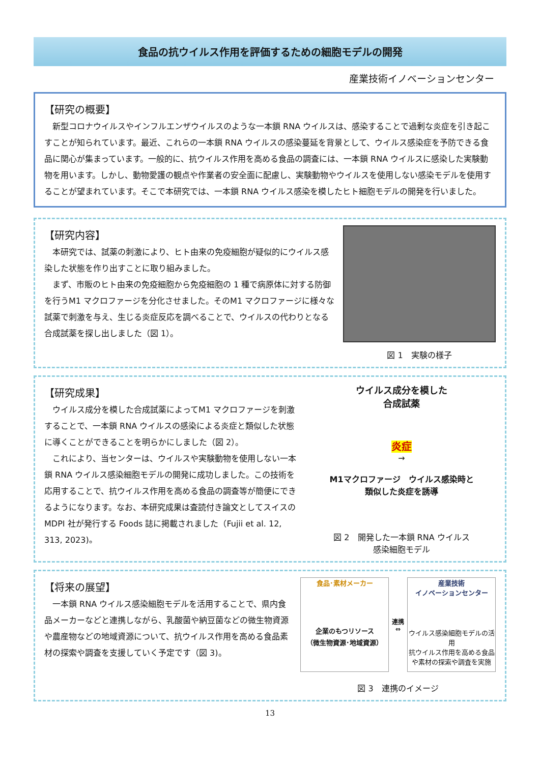食品の抗ウイルス作用を評価するための細胞モデルの開発
産業技術イノベーションセンター
【研究の概要】
　新型コロナウイルスやインフルエンザウイルスのような一本鎖 RNA ウイルスは、感染することで過剰な炎症を引き起こすことが知られています。最近、これらの一本鎖 RNA ウイルスの感染蔓延を背景として、ウイルス感染症を予防できる食品に関心が集まっています。一般的に、抗ウイルス作用を高める食品の調査には、一本鎖 RNA ウイルスに感染した実験動物を用います。しかし、動物愛護の観点や作業者の安全面に配慮し、実験動物やウイルスを使用しない感染モデルを使用することが望まれています。そこで本研究では、一本鎖 RNA ウイルス感染を模したヒト細胞モデルの開発を行いました。
【研究内容】
　本研究では、試薬の刺激により、ヒト由来の免疫細胞が疑似的にウイルス感染した状態を作り出すことに取り組みました。
　まず、市販のヒト由来の免疫細胞から免疫細胞の 1 種で病原体に対する防御を行うM1 マクロファージを分化させました。そのM1 マクロファージに様々な試薬で刺激を与え、生じる炎症反応を調べることで、ウイルスの代わりとなる合成試薬を探し出しました（図 1）。
図 1　実験の様子
【研究成果】
　ウイルス成分を模した合成試薬によってM1 マクロファージを刺激することで、一本鎖 RNA ウイルスの感染による炎症と類似した状態に導くことができることを明らかにしました（図 2）。
　これにより、当センターは、ウイルスや実験動物を使用しない一本鎖 RNA ウイルス感染細胞モデルの開発に成功しました。この技術を応用することで、抗ウイルス作用を高める食品の調査等が簡便にできるようになります。なお、本研究成果は査読付き論文としてスイスの MDPI 社が発行する Foods 誌に掲載されました（Fujii et al. 12, 313, 2023)。
ウイルス成分を模した
合成試薬
炎症
→
M1マクロファージ　ウイルス感染時と
類似した炎症を誘導
図 2　開発した一本鎖 RNA ウイルス
感染細胞モデル
【将来の展望】
　一本鎖 RNA ウイルス感染細胞モデルを活用することで、県内食品メーカーなどと連携しながら、乳酸菌や納豆菌などの微生物資源や農産物などの地域資源について、抗ウイルス作用を高める食品素材の探索や調査を支援していく予定です（図 3)。
食品･素材メーカー
企業のもつリソース
（微生物資源･地域資源）
連携
⇔
産業技術
イノベーションセンター
ウイルス感染細胞モデルの活用
抗ウイルス作用を高める食品や素材の探索や調査を実施
図 3　連携のイメージ
13